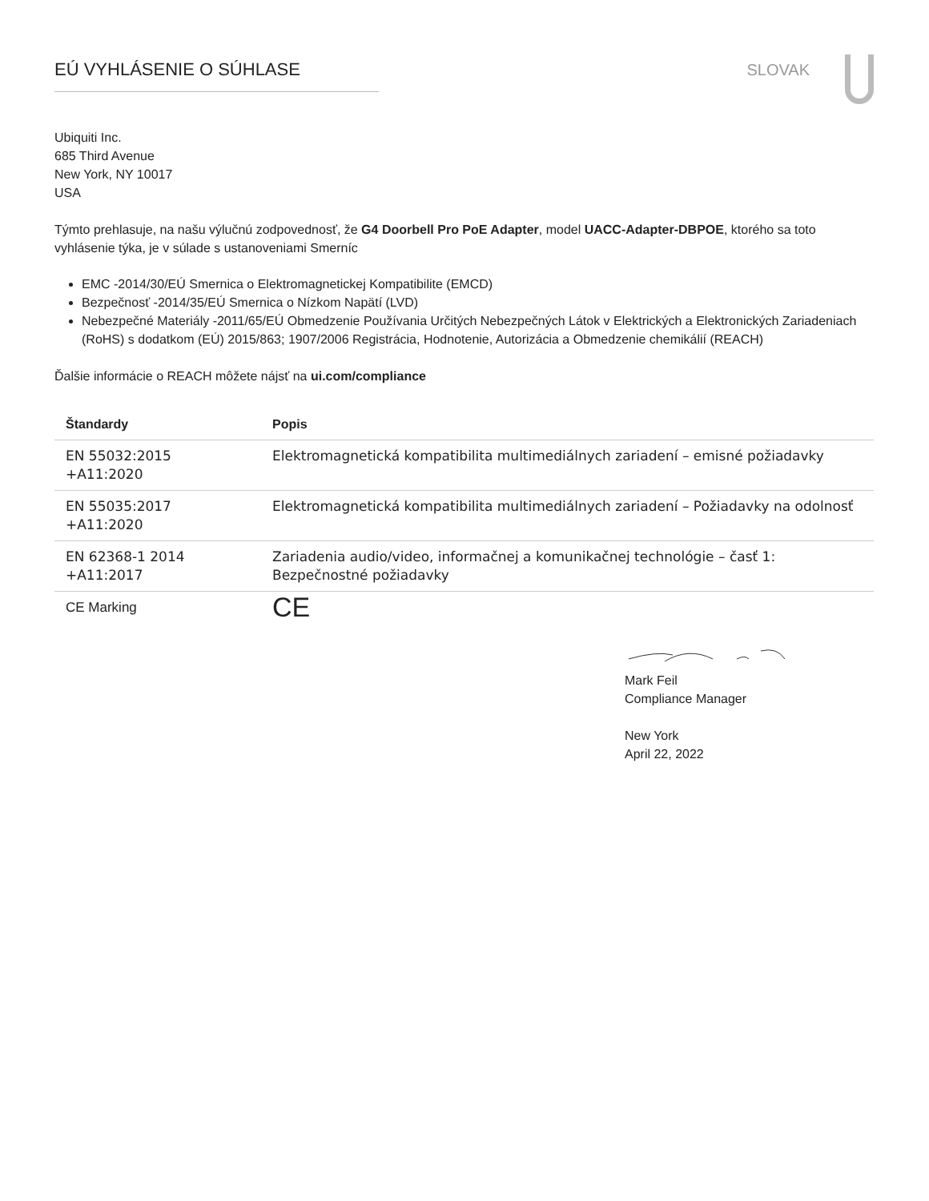EÚ VYHLÁSENIE O SÚHLASE SLOVAK
Ubiquiti Inc.
685 Third Avenue
New York, NY 10017
USA
Týmto prehlasuje, na našu výlučnú zodpovednosť, že G4 Doorbell Pro PoE Adapter, model UACC-Adapter-DBPOE, ktorého sa toto vyhlásenie týka, je v súlade s ustanoveniami Smerníc
EMC -2014/30/EÚ Smernica o Elektromagnetickej Kompatibilite (EMCD)
Bezpečnosť -2014/35/EÚ Smernica o Nízkom Napätí (LVD)
Nebezpečné Materiály -2011/65/EÚ Obmedzenie Používania Určitých Nebezpečných Látok v Elektrických a Elektronických Zariadeniach (RoHS) s dodatkom (EÚ) 2015/863; 1907/2006 Registrácia, Hodnotenie, Autorizácia a Obmedzenie chemikálií (REACH)
Ďalšie informácie o REACH môžete nájsť na ui.com/compliance
| Štandardy | Popis |
| --- | --- |
| EN 55032:2015 +A11:2020 | Elektromagnetická kompatibilita multimediálnych zariadení – emisné požiadavky |
| EN 55035:2017 +A11:2020 | Elektromagnetická kompatibilita multimediálnych zariadení – Požiadavky na odolnosť |
| EN 62368-1 2014 +A11:2017 | Zariadenia audio/video, informačnej a komunikačnej technológie – časť 1: Bezpečnostné požiadavky |
| CE Marking | CE |
Mark Feil
Compliance Manager
New York
April 22, 2022